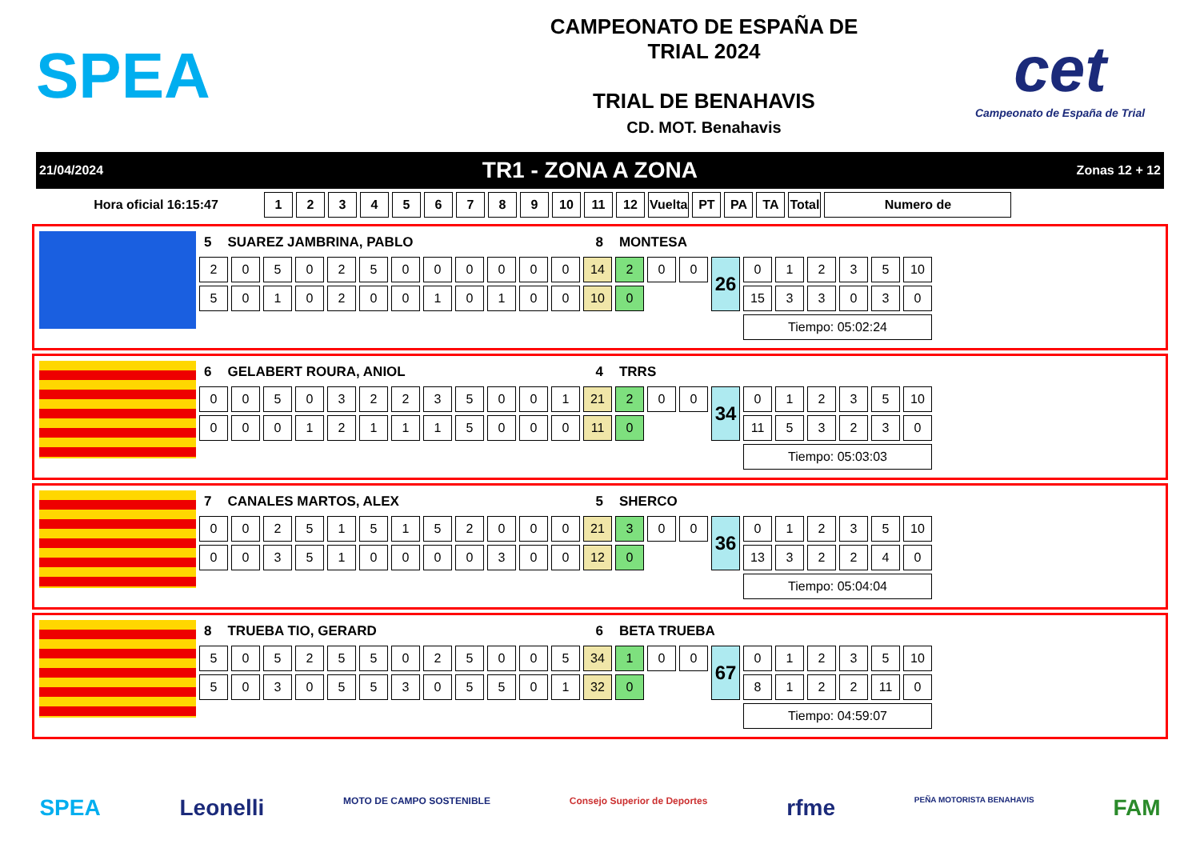SPEA
CAMPEONATO DE ESPAÑA DE
TRIAL 2024
TRIAL DE BENAHAVIS
CD. MOT. Benahavis
cet
Campeonato de España de Trial
21/04/2024 TR1 - ZONA A ZONA Zonas 12 + 12
| Hora oficial 16:15:47 | 1 | 2 | 3 | 4 | 5 | 6 | 7 | 8 | 9 | 10 | 11 | 12 | Vuelta | PT | PA | TA | Total | Numero de |
| --- | --- | --- | --- | --- | --- | --- | --- | --- | --- | --- | --- | --- | --- | --- | --- | --- | --- | --- |
5 SUAREZ JAMBRINA, PABLO 8 MONTESA
| 2 | 0 | 5 | 0 | 2 | 5 | 0 | 0 | 0 | 0 | 0 | 0 | 14 | 2 | 0 | 0 | 26 | 0 | 1 | 2 | 3 | 5 | 10 |
| 5 | 0 | 1 | 0 | 2 | 0 | 0 | 1 | 0 | 1 | 0 | 0 | 10 | 0 | | | | 15 | 3 | 3 | 0 | 3 | 0 |
| | | | | | | | | | | | | | | | | | Tiempo: 05:02:24 | | | | | |
6 GELABERT ROURA, ANIOL 4 TRRS
| 0 | 0 | 5 | 0 | 3 | 2 | 2 | 3 | 5 | 0 | 0 | 1 | 21 | 2 | 0 | 0 | 34 | 0 | 1 | 2 | 3 | 5 | 10 |
| 0 | 0 | 0 | 1 | 2 | 1 | 1 | 1 | 5 | 0 | 0 | 0 | 11 | 0 | | | | 11 | 5 | 3 | 2 | 3 | 0 |
| | | | | | | | | | | | | | | | | | Tiempo: 05:03:03 | | | | | |
7 CANALES MARTOS, ALEX 5 SHERCO
| 0 | 0 | 2 | 5 | 1 | 5 | 1 | 5 | 2 | 0 | 0 | 0 | 21 | 3 | 0 | 0 | 36 | 0 | 1 | 2 | 3 | 5 | 10 |
| 0 | 0 | 3 | 5 | 1 | 0 | 0 | 0 | 0 | 3 | 0 | 0 | 12 | 0 | | | | 13 | 3 | 2 | 2 | 4 | 0 |
| | | | | | | | | | | | | | | | | | Tiempo: 05:04:04 | | | | | |
8 TRUEBA TIO, GERARD 6 BETA TRUEBA
| 5 | 0 | 5 | 2 | 5 | 5 | 0 | 2 | 5 | 0 | 0 | 5 | 34 | 1 | 0 | 0 | 67 | 0 | 1 | 2 | 3 | 5 | 10 |
| 5 | 0 | 3 | 0 | 5 | 5 | 3 | 0 | 5 | 5 | 0 | 1 | 32 | 0 | | | | 8 | 1 | 2 | 2 | 11 | 0 |
| | | | | | | | | | | | | | | | | | Tiempo: 04:59:07 | | | | | |
SPEA Leonelli MOTO DE CAMPO SOSTENIBLE Consejo Superior de Deportes rfme PEÑA MOTORISTA BENAHAVIS FAM